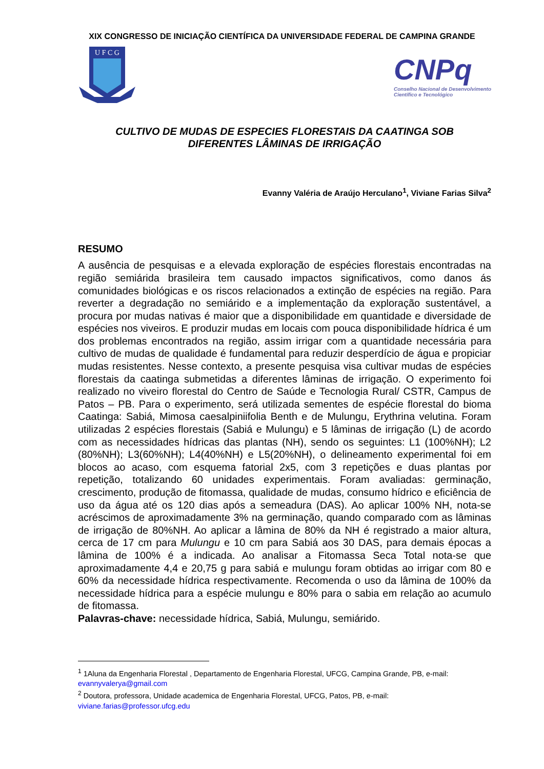XIX CONGRESSO DE INICIAÇÃO CIENTÍFICA DA UNIVERSIDADE FEDERAL DE CAMPINA GRANDE
U F C G
CNPq
Conselho Nacional de Desenvolvimento
Científico e Tecnológico
CULTIVO DE MUDAS DE ESPECIES FLORESTAIS DA CAATINGA SOB
DIFERENTES LÂMINAS DE IRRIGAÇÃO
Evanny Valéria de Araújo Herculano<sup>1</sup>, Viviane Farias Silva<sup>2</sup>
RESUMO
A ausência de pesquisas e a elevada exploração de espécies florestais encontradas na região semiárida brasileira tem causado impactos significativos, como danos ás comunidades biológicas e os riscos relacionados a extinção de espécies na região. Para reverter a degradação no semiárido e a implementação da exploração sustentável, a procura por mudas nativas é maior que a disponibilidade em quantidade e diversidade de espécies nos viveiros. E produzir mudas em locais com pouca disponibilidade hídrica é um dos problemas encontrados na região, assim irrigar com a quantidade necessária para cultivo de mudas de qualidade é fundamental para reduzir desperdício de água e propiciar mudas resistentes. Nesse contexto, a presente pesquisa visa cultivar mudas de espécies florestais da caatinga submetidas a diferentes lâminas de irrigação. O experimento foi realizado no viveiro florestal do Centro de Saúde e Tecnologia Rural/ CSTR, Campus de Patos – PB. Para o experimento, será utilizada sementes de espécie florestal do bioma Caatinga: Sabiá, Mimosa caesalpiniifolia Benth e de Mulungu, Erythrina velutina. Foram utilizadas 2 espécies florestais (Sabiá e Mulungu) e 5 lâminas de irrigação (L) de acordo com as necessidades hídricas das plantas (NH), sendo os seguintes: L1 (100%NH); L2 (80%NH); L3(60%NH); L4(40%NH) e L5(20%NH), o delineamento experimental foi em blocos ao acaso, com esquema fatorial 2x5, com 3 repetições e duas plantas por repetição, totalizando 60 unidades experimentais. Foram avaliadas: germinação, crescimento, produção de fitomassa, qualidade de mudas, consumo hídrico e eficiência de uso da água até os 120 dias após a semeadura (DAS). Ao aplicar 100% NH, nota-se acréscimos de aproximadamente 3% na germinação, quando comparado com as lâminas de irrigação de 80%NH. Ao aplicar a lâmina de 80% da NH é registrado a maior altura, cerca de 17 cm para Mulungu e 10 cm para Sabiá aos 30 DAS, para demais épocas a lâmina de 100% é a indicada. Ao analisar a Fitomassa Seca Total nota-se que aproximadamente 4,4 e 20,75 g para sabiá e mulungu foram obtidas ao irrigar com 80 e 60% da necessidade hídrica respectivamente. Recomenda o uso da lâmina de 100% da necessidade hídrica para a espécie mulungu e 80% para o sabia em relação ao acumulo de fitomassa.
Palavras-chave: necessidade hídrica, Sabiá, Mulungu, semiárido.
<sup>1</sup> 1Aluna da Engenharia Florestal , Departamento de Engenharia Florestal, UFCG, Campina Grande, PB, e-mail: evannyvalerya@gmail.com
<sup>2</sup> Doutora, professora, Unidade academica de Engenharia Florestal, UFCG, Patos, PB, e-mail: viviane.farias@professor.ufcg.edu